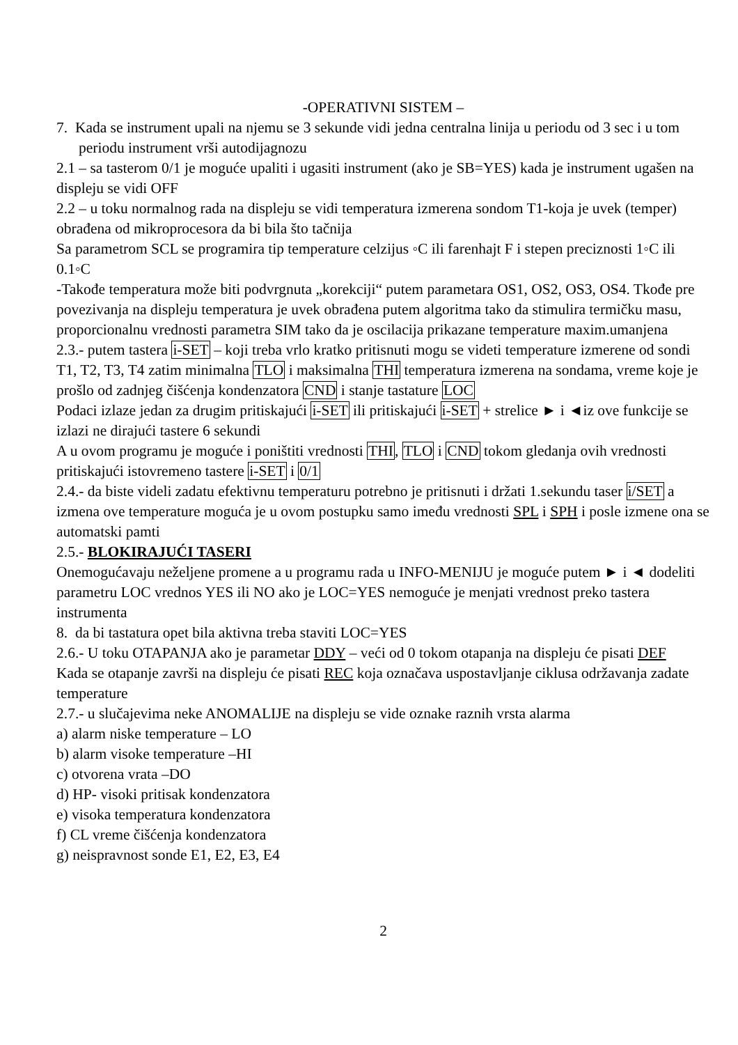-OPERATIVNI SISTEM –
7. Kada se instrument upali na njemu se 3 sekunde vidi jedna centralna linija u periodu od 3 sec i u tom periodu instrument vrši autodijagnozu
2.1 – sa tasterom 0/1 je moguće upaliti i ugasiti instrument (ako je SB=YES) kada je instrument ugašen na displeju se vidi OFF
2.2 – u toku normalnog rada na displeju se vidi temperatura izmerena sondom T1-koja je uvek (temper) obrađena od mikroprocesora da bi bila što tačnija
Sa parametrom SCL se programira tip temperature celzijus ◦C ili farenhajt F i stepen preciznosti 1◦C ili 0.1◦C
-Takođe temperatura može biti podvrgnuta „korekciji“ putem parametara OS1, OS2, OS3, OS4. Tkođe pre povezivanja na displeju temperatura je uvek obrađena putem algoritma tako da stimulira termičku masu, proporcionalnu vrednosti parametra SIM tako da je oscilacija prikazane temperature maxim.umanjena
2.3.- putem tastera i-SET – koji treba vrlo kratko pritisnuti mogu se videti temperature izmerene od sondi T1, T2, T3, T4 zatim minimalna TLO i maksimalna THI temperatura izmerena na sondama, vreme koje je prošlo od zadnjeg čišćenja kondenzatora CND i stanje tastature LOC
Podaci izlaze jedan za drugim pritiskajući i-SET ili pritiskajući i-SET + strelice ► i ◄iz ove funkcije se izlazi ne dirajući tastere 6 sekundi
A u ovom programu je moguće i poništiti vrednosti THI, TLO i CND tokom gledanja ovih vrednosti pritiskajući istovremeno tastere i-SET i 0/1
2.4.- da biste videli zadatu efektivnu temperaturu potrebno je pritisnuti i držati 1.sekundu taser i/SET a izmena ove temperature moguća je u ovom postupku samo imeđu vrednosti SPL i SPH i posle izmene ona se automatski pamti
2.5.- BLOKIRAJUĆI TASERI
Onemogućavaju neželjene promene a u programu rada u INFO-MENIJU je moguće putem ► i ◄ dodeliti parametru LOC vrednos YES ili NO ako je LOC=YES nemoguće je menjati vrednost preko tastera instrumenta
8. da bi tastatura opet bila aktivna treba staviti LOC=YES
2.6.- U toku OTAPANJA ako je parametar DDY – veći od 0 tokom otapanja na displeju će pisati DEF
Kada se otapanje završi na displeju će pisati REC koja označava uspostavljanje ciklusa održavanja zadate temperature
2.7.- u slučajevima neke ANOMALIJE na displeju se vide oznake raznih vrsta alarma
a) alarm niske temperature – LO
b) alarm visoke temperature –HI
c) otvorena vrata –DO
d) HP- visoki pritisak kondenzatora
e) visoka temperatura kondenzatora
f) CL vreme čišćenja kondenzatora
g) neispravnost sonde E1, E2, E3, E4
2